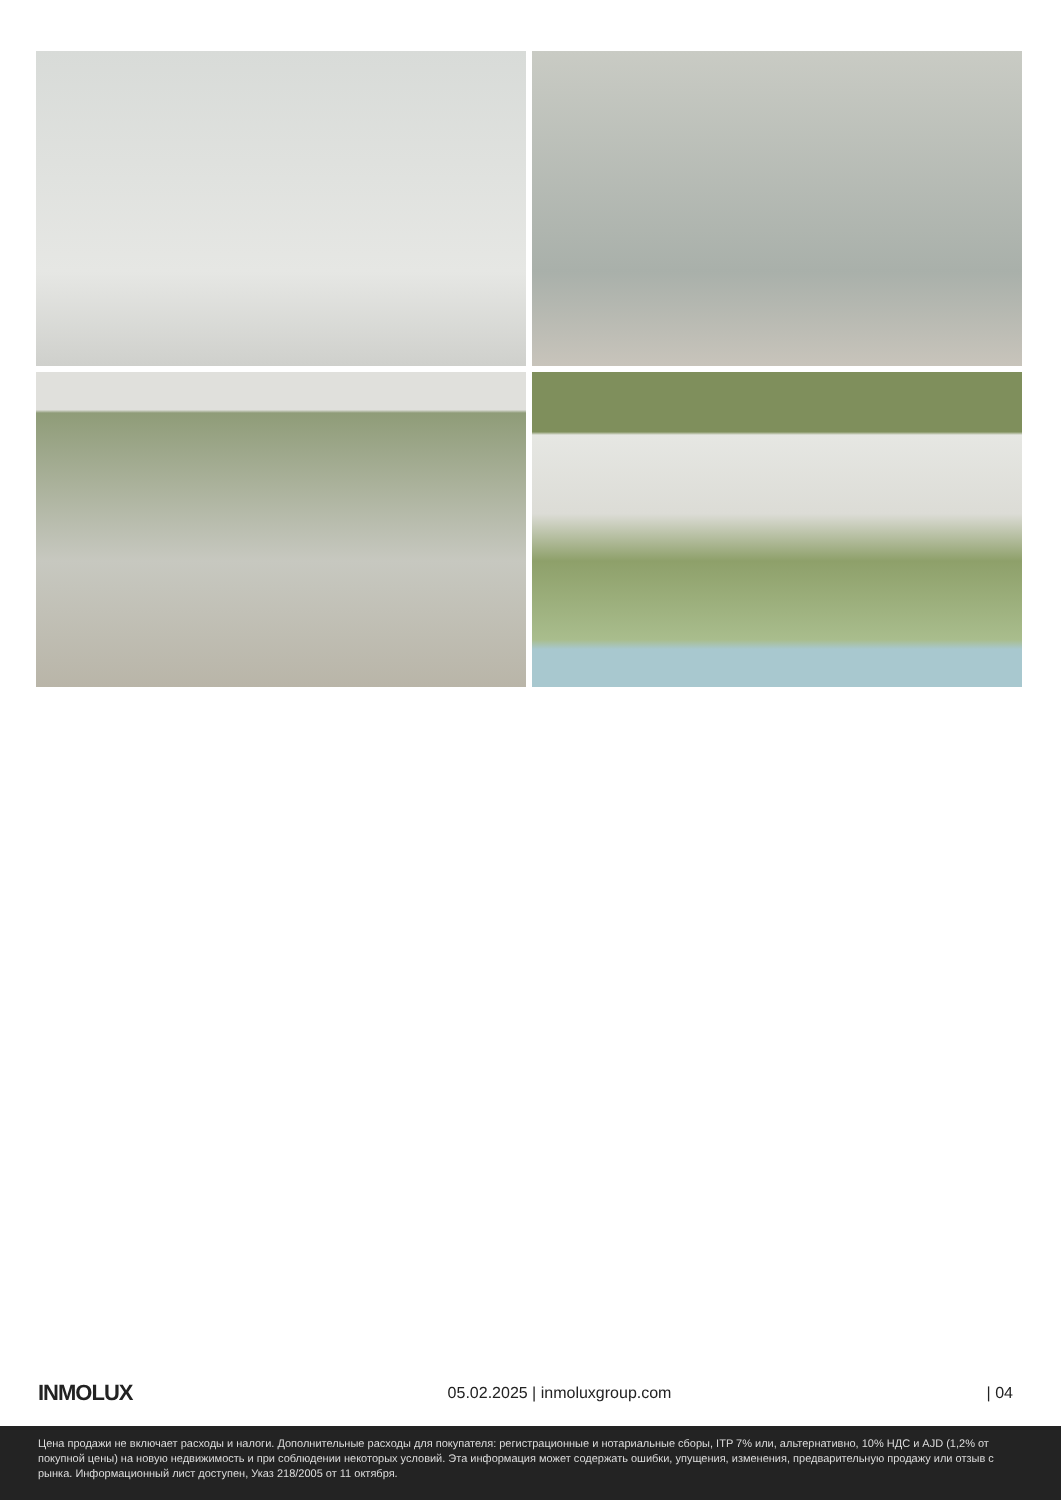INMOLUX
05.02.2025 | inmoluxgroup.com | 04
Цена продажи не включает расходы и налоги. Дополнительные расходы для покупателя: регистрационные и нотариальные сборы, ITP 7% или, альтернативно, 10% НДС и AJD (1,2% от покупной цены) на новую недвижимость и при соблюдении некоторых условий. Эта информация может содержать ошибки, упущения, изменения, предварительную продажу или отзыв с рынка. Информационный лист доступен, Указ 218/2005 от 11 октября.